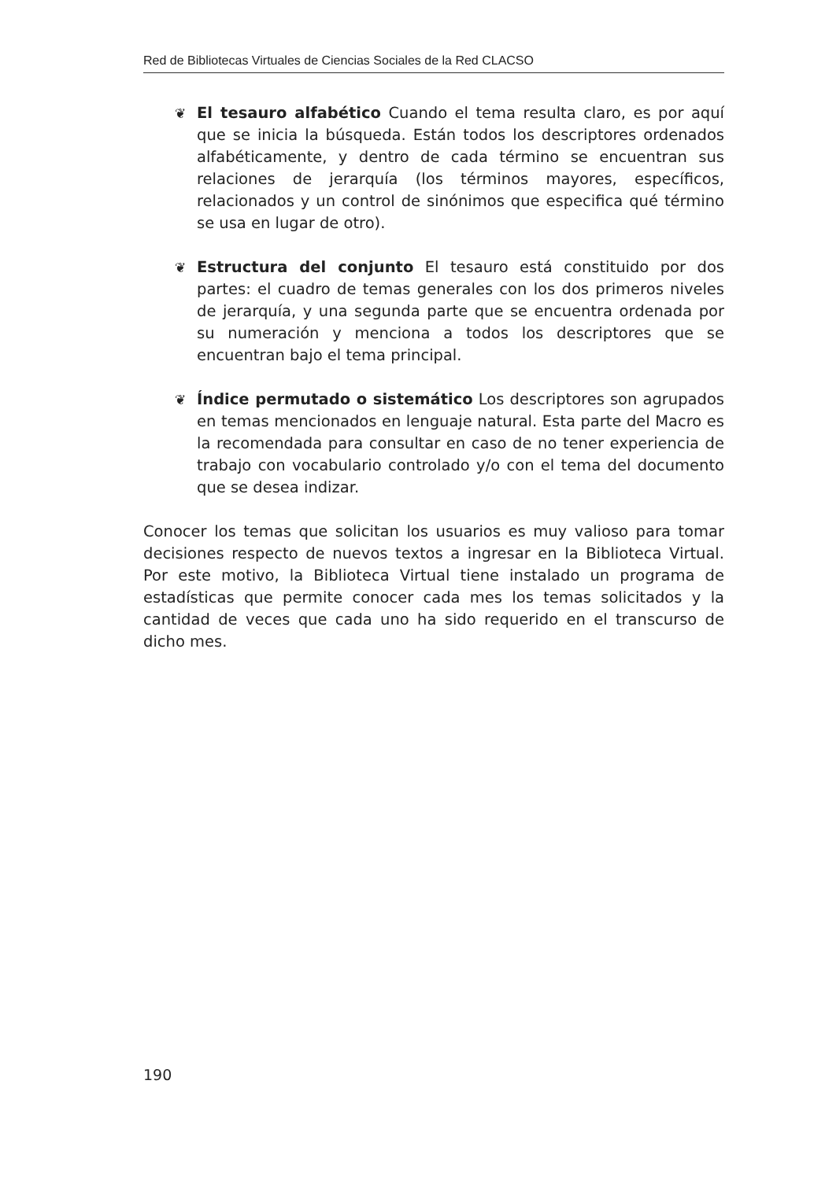Red de Bibliotecas Virtuales de Ciencias Sociales de la Red CLACSO
❦ El tesauro alfabético Cuando el tema resulta claro, es por aquí que se inicia la búsqueda. Están todos los descriptores ordenados alfabéticamente, y dentro de cada término se encuentran sus relaciones de jerarquía (los términos mayores, específicos, relacionados y un control de sinónimos que especifica qué término se usa en lugar de otro).
❦ Estructura del conjunto El tesauro está constituido por dos partes: el cuadro de temas generales con los dos primeros niveles de jerarquía, y una segunda parte que se encuentra ordenada por su numeración y menciona a todos los descriptores que se encuentran bajo el tema principal.
❦ Índice permutado o sistemático Los descriptores son agrupados en temas mencionados en lenguaje natural. Esta parte del Macro es la recomendada para consultar en caso de no tener experiencia de trabajo con vocabulario controlado y/o con el tema del documento que se desea indizar.
Conocer los temas que solicitan los usuarios es muy valioso para tomar decisiones respecto de nuevos textos a ingresar en la Biblioteca Virtual. Por este motivo, la Biblioteca Virtual tiene instalado un programa de estadísticas que permite conocer cada mes los temas solicitados y la cantidad de veces que cada uno ha sido requerido en el transcurso de dicho mes.
190